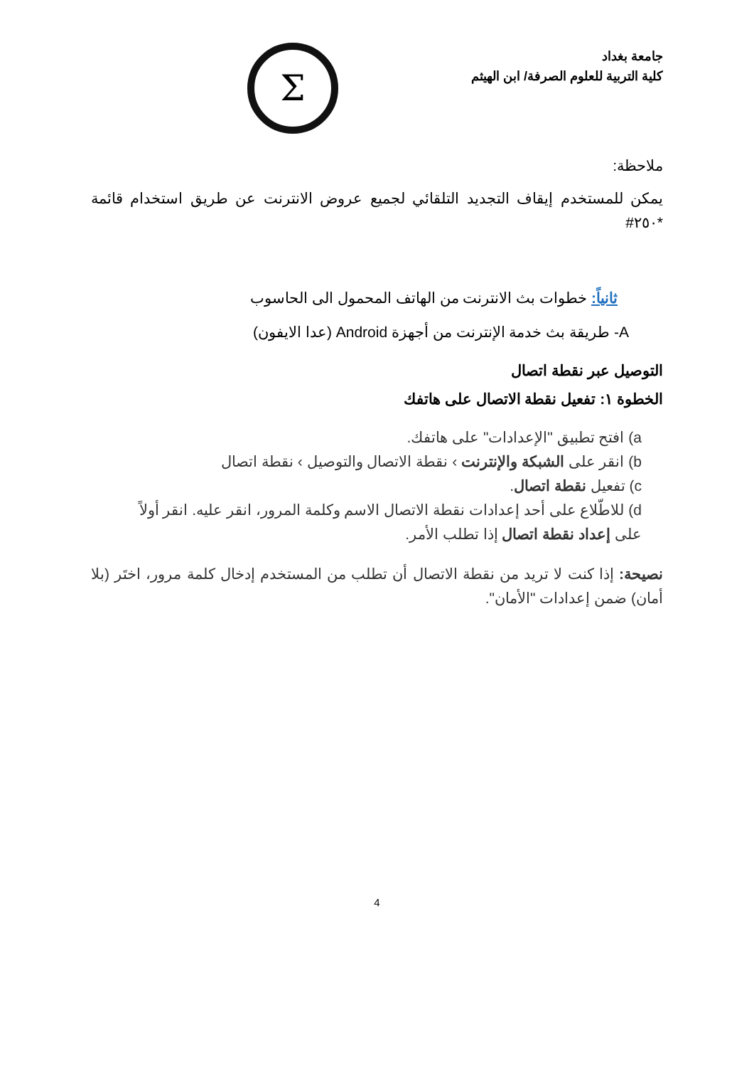جامعة بغداد
كلية التربية للعلوم الصرفة/ ابن الهيثم
Σ
ملاحظة:
يمكن للمستخدم إيقاف التجديد التلقائي لجميع عروض الانترنت عن طريق استخدام قائمة *٢٥٠#
ثانياً: خطوات بث الانترنت من الهاتف المحمول الى الحاسوب
A- طريقة بث خدمة الإنترنت من أجهزة Android (عدا الايفون)
التوصيل عبر نقطة اتصال
الخطوة ١: تفعيل نقطة الاتصال على هاتفك
a) افتح تطبيق "الإعدادات" على هاتفك.
b) انقر على الشبكة والإنترنت › نقطة الاتصال والتوصيل › نقطة اتصال
c) تفعيل نقطة اتصال.
d) للاطّلاع على أحد إعدادات نقطة الاتصال الاسم وكلمة المرور، انقر عليه. انقر أولاً على إعداد نقطة اتصال إذا تطلب الأمر.
نصيحة: إذا كنت لا تريد من نقطة الاتصال أن تطلب من المستخدم إدخال كلمة مرور، اختَر (بلا أمان) ضمن إعدادات "الأمان".
4